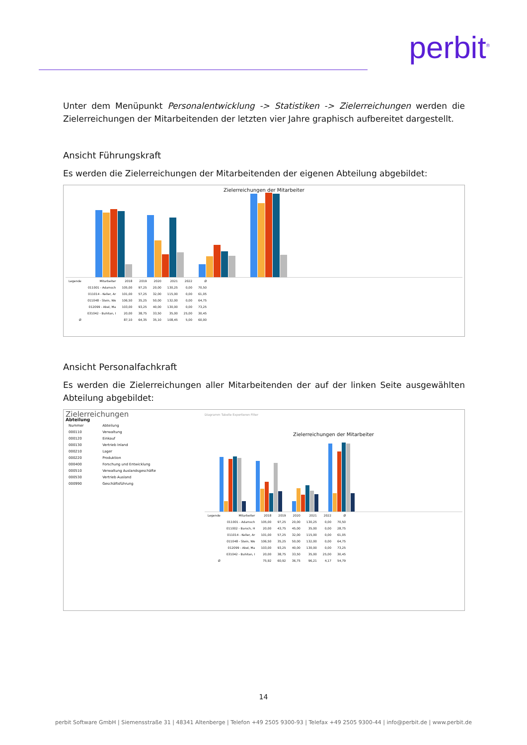perbit<sup>®</sup>
Unter dem Menüpunkt Personalentwicklung -> Statistiken -> Zielerreichungen werden die Zielerreichungen der Mitarbeitenden der letzten vier Jahre graphisch aufbereitet dargestellt.
Ansicht Führungskraft
Es werden die Zielerreichungen der Mitarbeitenden der eigenen Abteilung abgebildet:
Zielerreichungen der Mitarbeiter
| Legende | Mitarbeiter | 2018 | 2019 | 2020 | 2021 | 2022 | Ø |
| --- | --- | --- | --- | --- | --- | --- | --- |
| | 011001 - Adamsch | 105,00 | 97,25 | 20,00 | 130,25 | 0,00 | 70,50 |
| | 011014 - Keller, Ar | 101,00 | 57,25 | 32,00 | 115,00 | 0,00 | 61,05 |
| | 011048 - Stein, Wo | 106,50 | 35,25 | 50,00 | 132,00 | 0,00 | 64,75 |
| | 012099 - Abel, Ma | 103,00 | 93,25 | 40,00 | 130,00 | 0,00 | 73,25 |
| | 031042 - Buhitan, I | 20,00 | 38,75 | 33,50 | 35,00 | 25,00 | 30,45 |
| Ø | | 87,10 | 64,35 | 35,10 | 108,45 | 5,00 | 60,00 |
Ansicht Personalfachkraft
Es werden die Zielerreichungen aller Mitarbeitenden der auf der linken Seite ausgewählten Abteilung abgebildet:
Zielerreichungen
Abteilung
| Nummer | Abteilung |
| --- | --- |
| 000110 | Verwaltung |
| 000120 | Einkauf |
| 000130 | Vertrieb Inland |
| 000210 | Lager |
| 000220 | Produktion |
| 000400 | Forschung und Entwicklung |
| 000510 | Verwaltung Auslandsgeschäfte |
| 000530 | Vertrieb Ausland |
| 000990 | Geschäftsführung |
Diagramm Tabelle Exportieren Filter
Zielerreichungen der Mitarbeiter
| Legende | Mitarbeiter | 2018 | 2019 | 2020 | 2021 | 2022 | Ø |
| --- | --- | --- | --- | --- | --- | --- | --- |
| | 011001 - Adamsch | 105,00 | 97,25 | 20,00 | 130,25 | 0,00 | 70,50 |
| | 011002 - Barsch, H | 20,00 | 43,75 | 45,00 | 35,00 | 0,00 | 28,75 |
| | 011014 - Keller, Ar | 101,00 | 57,25 | 32,00 | 115,00 | 0,00 | 61,05 |
| | 011048 - Stein, Wo | 106,50 | 35,25 | 50,00 | 132,00 | 0,00 | 64,75 |
| | 012099 - Abel, Ma | 103,00 | 93,25 | 40,00 | 130,00 | 0,00 | 73,25 |
| | 031042 - Buhitan, I | 20,00 | 38,75 | 33,50 | 35,00 | 25,00 | 30,45 |
| Ø | | 75,92 | 60,92 | 36,75 | 96,21 | 4,17 | 54,79 |
14
perbit Software GmbH | Siemensstraße 31 | 48341 Altenberge | Telefon +49 2505 9300-93 | Telefax +49 2505 9300-44 | info@perbit.de | www.perbit.de